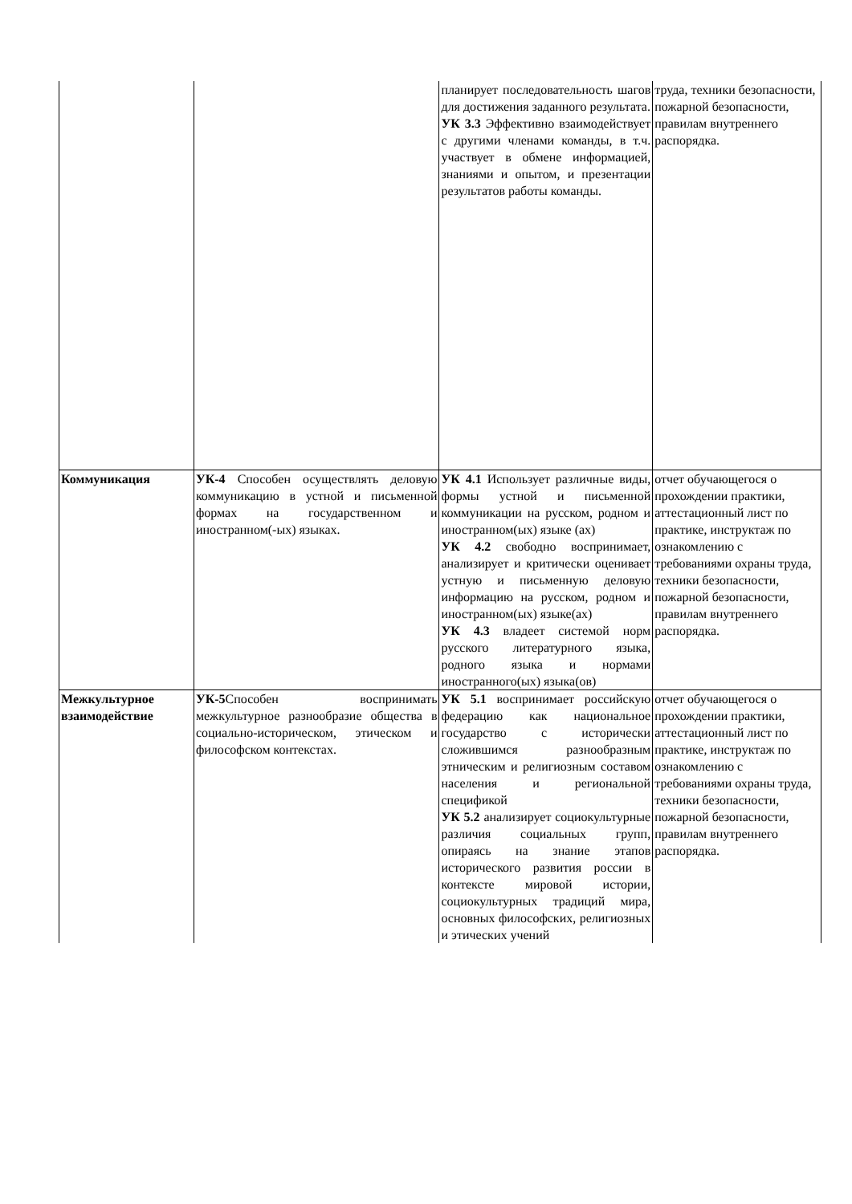| | | планирует последовательность шагов для достижения заданного результата. УК 3.3 Эффективно взаимодействует с другими членами команды, в т.ч. участвует в обмене информацией, знаниями и опытом, и презентации результатов работы команды. | труда, техники безопасности, пожарной безопасности, правилам внутреннего распорядка. |
| Коммуникация | УК-4 Способен осуществлять деловую коммуникацию в устной и письменной формах на государственном и иностранном(-ых) языках. | УК 4.1 Использует различные виды, формы устной и письменной коммуникации на русском, родном и иностранном(ых) языке (ах) УК 4.2 свободно воспринимает, анализирует и критически оценивает устную и письменную деловую информацию на русском, родном и иностранном(ых) языке(ах) УК 4.3 владеет системой норм русского литературного языка, родного языка и нормами иностранного(ых) языка(ов) | отчет обучающегося о прохождении практики, аттестационный лист по практике, инструктаж по ознакомлению с требованиями охраны труда, техники безопасности, пожарной безопасности, правилам внутреннего распорядка. |
| Межкультурное взаимодействие | УК-5 Способен воспринимать межкультурное разнообразие общества в социально-историческом, этическом и философском контекстах. | УК 5.1 воспринимает российскую федерацию как национальное государство с исторически сложившимся разнообразным этническим и религиозным составом населения и региональной спецификой УК 5.2 анализирует социокультурные различия социальных групп, опираясь на знание этапов исторического развития россии в контексте мировой истории, социокультурных традиций мира, основных философских, религиозных и этических учений | отчет обучающегося о прохождении практики, аттестационный лист по практике, инструктаж по ознакомлению с требованиями охраны труда, техники безопасности, пожарной безопасности, правилам внутреннего распорядка. |